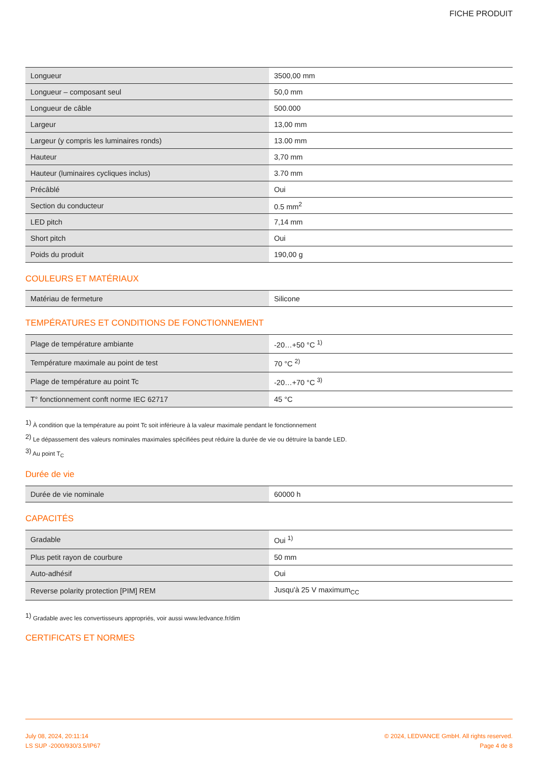FICHE PRODUIT
| Longueur | 3500,00 mm |
| Longueur – composant seul | 50,0 mm |
| Longueur de câble | 500.000 |
| Largeur | 13,00 mm |
| Largeur (y compris les luminaires ronds) | 13.00 mm |
| Hauteur | 3,70 mm |
| Hauteur (luminaires cycliques inclus) | 3.70 mm |
| Précâblé | Oui |
| Section du conducteur | 0.5 mm<sup>2</sup> |
| LED pitch | 7,14 mm |
| Short pitch | Oui |
| Poids du produit | 190,00 g |
COULEURS ET MATÉRIAUX
| Matériau de fermeture | Silicone |
TEMPÉRATURES ET CONDITIONS DE FONCTIONNEMENT
| Plage de température ambiante | -20…+50 °C <sup>1)</sup> |
| Température maximale au point de test | 70 °C <sup>2)</sup> |
| Plage de température au point Tc | -20…+70 °C <sup>3)</sup> |
| T° fonctionnement conft norme IEC 62717 | 45 °C |
<sup>1)</sup> À condition que la température au point Tc soit inférieure à la valeur maximale pendant le fonctionnement
<sup>2)</sup> Le dépassement des valeurs nominales maximales spécifiées peut réduire la durée de vie ou détruire la bande LED.
<sup>3)</sup> Au point T<sub>C</sub>
Durée de vie
| Durée de vie nominale | 60000 h |
CAPACITÉS
| Gradable | Oui <sup>1)</sup> |
| Plus petit rayon de courbure | 50 mm |
| Auto-adhésif | Oui |
| Reverse polarity protection [PIM] REM | Jusqu'à 25 V maximum<sub>CC</sub> |
<sup>1)</sup> Gradable avec les convertisseurs appropriés, voir aussi www.ledvance.fr/dim
CERTIFICATS ET NORMES
July 08, 2024, 20:11:14
LS SUP -2000/930/3.5/IP67
© 2024, LEDVANCE GmbH. All rights reserved.
Page 4 de 8